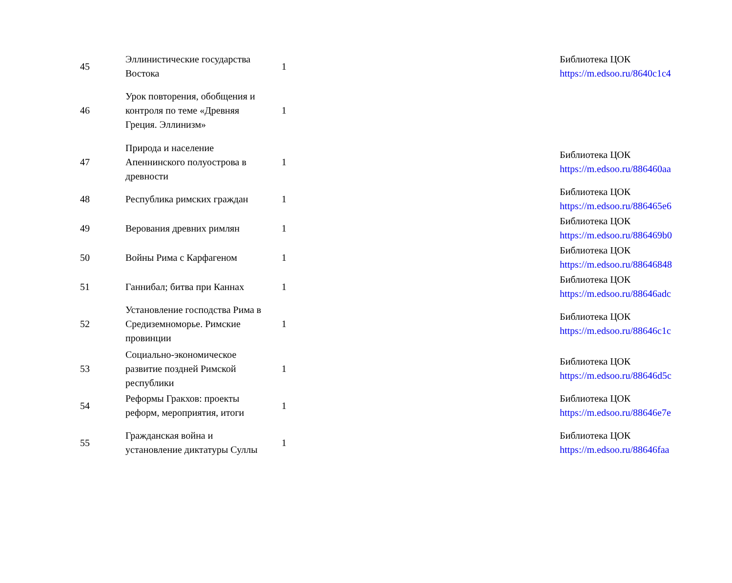| 45 | Эллинистические государства Востока | 1 | | Библиотека ЦОК https://m.edsoo.ru/8640c1c4 |
| 46 | Урок повторения, обобщения и контроля по теме «Древняя Греция. Эллинизм» | 1 | | |
| 47 | Природа и население Апеннинского полуострова в древности | 1 | | Библиотека ЦОК https://m.edsoo.ru/886460aa |
| 48 | Республика римских граждан | 1 | | Библиотека ЦОК https://m.edsoo.ru/886465e6 |
| 49 | Верования древних римлян | 1 | | Библиотека ЦОК https://m.edsoo.ru/886469b0 |
| 50 | Войны Рима с Карфагеном | 1 | | Библиотека ЦОК https://m.edsoo.ru/88646848 |
| 51 | Ганнибал; битва при Каннах | 1 | | Библиотека ЦОК https://m.edsoo.ru/88646adc |
| 52 | Установление господства Рима в Средиземноморье. Римские провинции | 1 | | Библиотека ЦОК https://m.edsoo.ru/88646c1c |
| 53 | Социально-экономическое развитие поздней Римской республики | 1 | | Библиотека ЦОК https://m.edsoo.ru/88646d5c |
| 54 | Реформы Гракхов: проекты реформ, мероприятия, итоги | 1 | | Библиотека ЦОК https://m.edsoo.ru/88646e7e |
| 55 | Гражданская война и установление диктатуры Суллы | 1 | | Библиотека ЦОК https://m.edsoo.ru/88646faa |